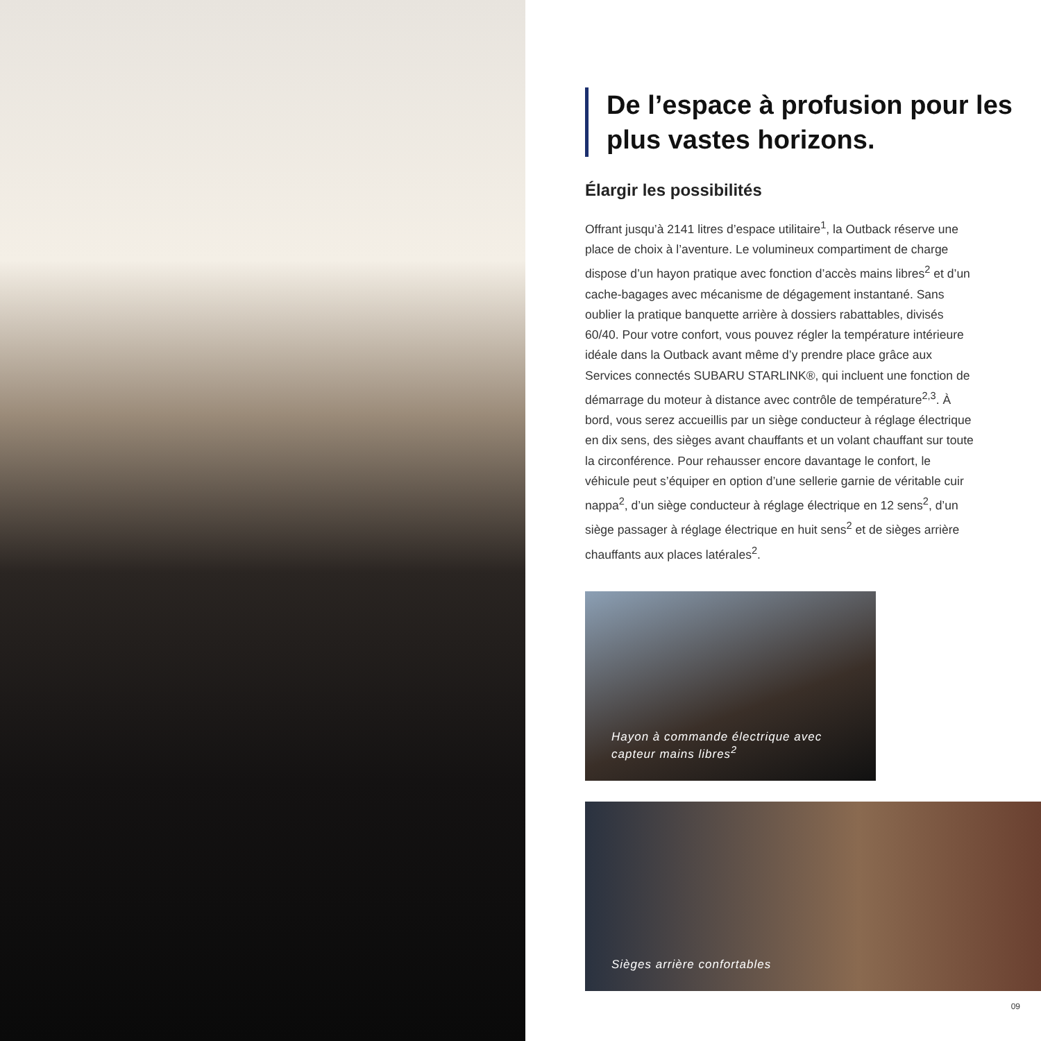De l’espace à profusion pour les plus vastes horizons.
Élargir les possibilités
Offrant jusqu’à 2141 litres d’espace utilitaire<sup>1</sup>, la Outback réserve une place de choix à l’aventure. Le volumineux compartiment de charge dispose d’un hayon pratique avec fonction d’accès mains libres<sup>2</sup> et d’un cache-bagages avec mécanisme de dégagement instantané. Sans oublier la pratique banquette arrière à dossiers rabattables, divisés 60/40. Pour votre confort, vous pouvez régler la température intérieure idéale dans la Outback avant même d’y prendre place grâce aux Services connectés SUBARU STARLINK®, qui incluent une fonction de démarrage du moteur à distance avec contrôle de température<sup>2,3</sup>. À bord, vous serez accueillis par un siège conducteur à réglage électrique en dix sens, des sièges avant chauffants et un volant chauffant sur toute la circonférence. Pour rehausser encore davantage le confort, le véhicule peut s’équiper en option d’une sellerie garnie de véritable cuir nappa<sup>2</sup>, d’un siège conducteur à réglage électrique en 12 sens<sup>2</sup>, d’un siège passager à réglage électrique en huit sens<sup>2</sup> et de sièges arrière chauffants aux places latérales<sup>2</sup>.
Hayon à commande électrique avec
capteur mains libres<sup>2</sup>
Sièges arrière confortables
09